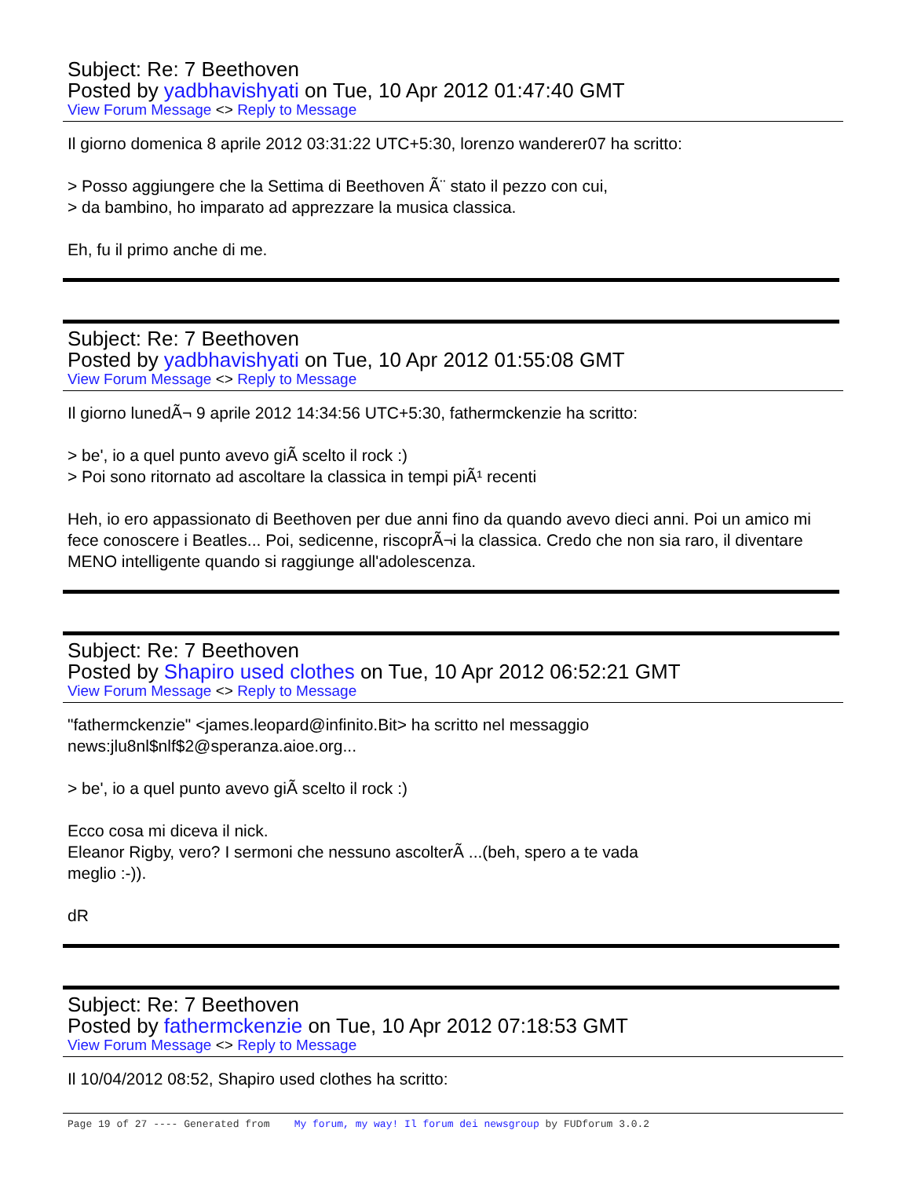Subject: Re: 7 Beethoven
Posted by yadbhavishyati on Tue, 10 Apr 2012 01:47:40 GMT
View Forum Message <> Reply to Message
Il giorno domenica 8 aprile 2012 03:31:22 UTC+5:30, lorenzo wanderer07 ha scritto:
> Posso aggiungere che la Settima di Beethoven Ã¨ stato il pezzo con cui,
> da bambino, ho imparato ad apprezzare la musica classica.
Eh, fu il primo anche di me.
Subject: Re: 7 Beethoven
Posted by yadbhavishyati on Tue, 10 Apr 2012 01:55:08 GMT
View Forum Message <> Reply to Message
Il giorno lunedÃ¬ 9 aprile 2012 14:34:56 UTC+5:30, fathermckenzie ha scritto:
> be', io a quel punto avevo giÃ scelto il rock :)
> Poi sono ritornato ad ascoltare la classica in tempi piÃ¹ recenti
Heh, io ero appassionato di Beethoven per due anni fino da quando avevo dieci anni. Poi un amico mi fece conoscere i Beatles... Poi, sedicenne, riscoprÃ¬i la classica. Credo che non sia raro, il diventare MENO intelligente quando si raggiunge all'adolescenza.
Subject: Re: 7 Beethoven
Posted by Shapiro used clothes on Tue, 10 Apr 2012 06:52:21 GMT
View Forum Message <> Reply to Message
"fathermckenzie" <james.leopard@infinito.Bit> ha scritto nel messaggio
news:jlu8nl$nlf$2@speranza.aioe.org...
> be', io a quel punto avevo giÃ scelto il rock :)
Ecco cosa mi diceva il nick.
Eleanor Rigby, vero? I sermoni che nessuno ascolterÃ ...(beh, spero a te vada
meglio :-)).
dR
Subject: Re: 7 Beethoven
Posted by fathermckenzie on Tue, 10 Apr 2012 07:18:53 GMT
View Forum Message <> Reply to Message
Il 10/04/2012 08:52, Shapiro used clothes ha scritto:
Page 19 of 27 ---- Generated from My forum, my way! Il forum dei newsgroup by FUDforum 3.0.2